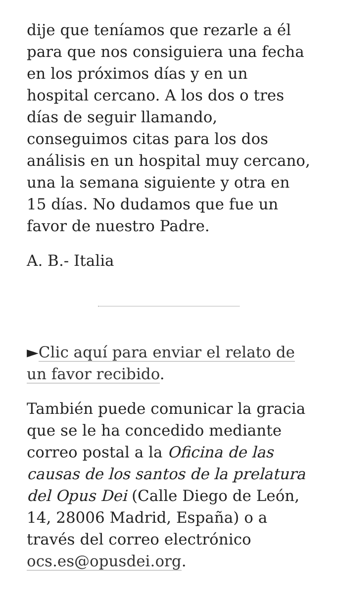dije que teníamos que rezarle a él para que nos consiguiera una fecha en los próximos días y en un hospital cercano. A los dos o tres días de seguir llamando, conseguimos citas para los dos análisis en un hospital muy cercano, una la semana siguiente y otra en 15 días. No dudamos que fue un favor de nuestro Padre.
A. B.- Italia
►Clic aquí para enviar el relato de un favor recibido.
También puede comunicar la gracia que se le ha concedido mediante correo postal a la Oficina de las causas de los santos de la prelatura del Opus Dei (Calle Diego de León, 14, 28006 Madrid, España) o a través del correo electrónico ocs.es@opusdei.org.